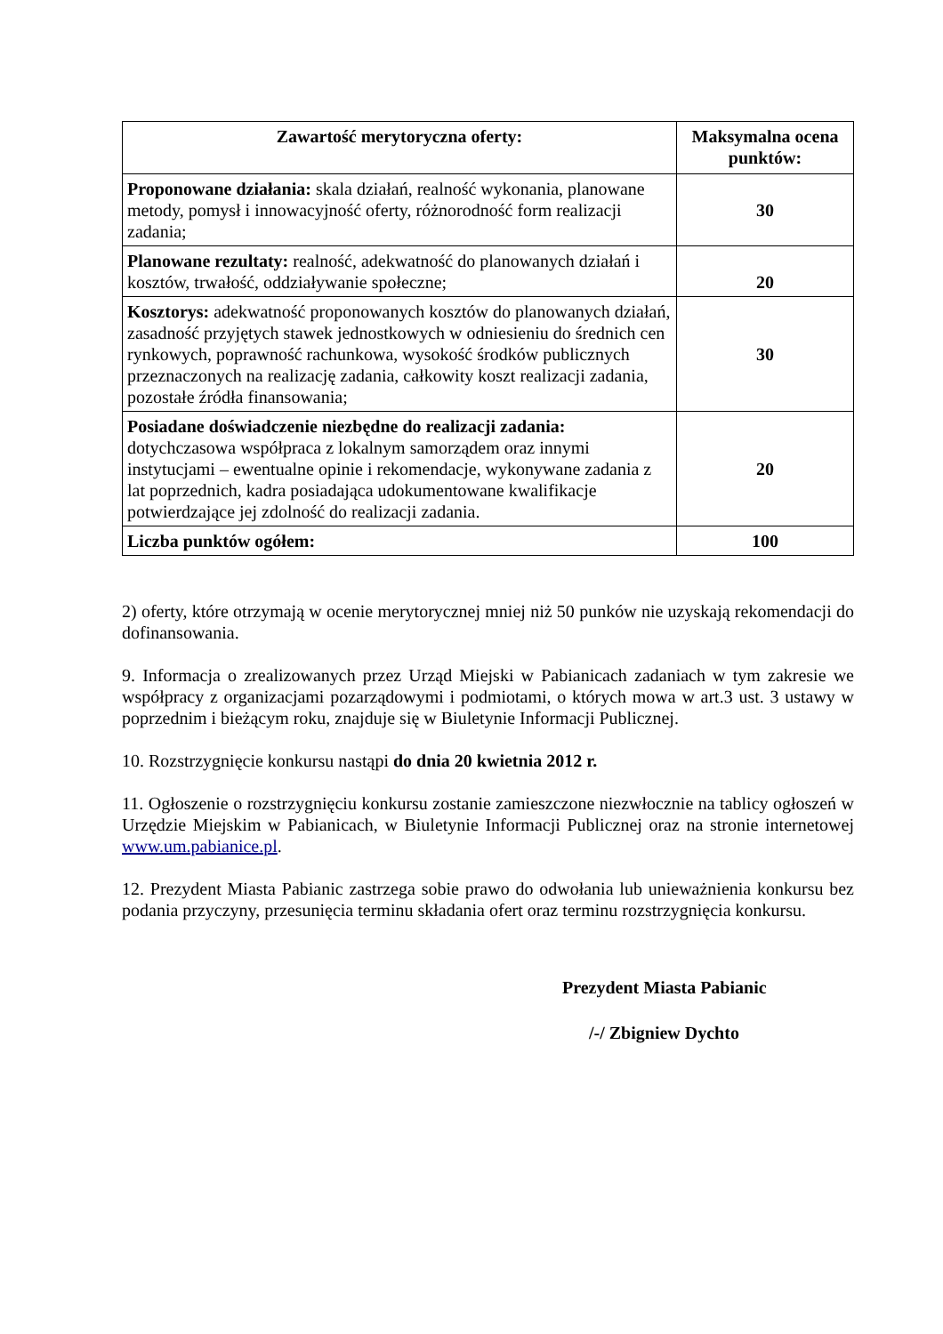| Zawartość merytoryczna oferty: | Maksymalna ocena punktów: |
| --- | --- |
| Proponowane działania: skala działań, realność wykonania, planowane metody, pomysł i innowacyjność oferty, różnorodność form realizacji zadania; | 30 |
| Planowane rezultaty: realność, adekwatność do planowanych działań i kosztów, trwałość, oddziaływanie społeczne; | 20 |
| Kosztorys: adekwatność proponowanych kosztów do planowanych działań, zasadność przyjętych stawek jednostkowych w odniesieniu do średnich cen rynkowych, poprawność rachunkowa, wysokość środków publicznych przeznaczonych na realizację zadania, całkowity koszt realizacji zadania, pozostałe źródła finansowania; | 30 |
| Posiadane doświadczenie niezbędne do realizacji zadania: dotychczasowa współpraca z lokalnym samorządem oraz innymi instytucjami – ewentualne opinie i rekomendacje, wykonywane zadania z lat poprzednich, kadra posiadająca udokumentowane kwalifikacje potwierdzające jej zdolność do realizacji zadania. | 20 |
| Liczba punktów ogółem: | 100 |
2) oferty, które otrzymają w ocenie merytorycznej mniej niż 50 punków nie uzyskają rekomendacji do dofinansowania.
9. Informacja o zrealizowanych przez Urząd Miejski w Pabianicach zadaniach w tym zakresie we współpracy z organizacjami pozarządowymi i podmiotami, o których mowa w art.3 ust. 3 ustawy w poprzednim i bieżącym roku, znajduje się w Biuletynie Informacji Publicznej.
10. Rozstrzygnięcie konkursu nastąpi do dnia 20 kwietnia 2012 r.
11. Ogłoszenie o rozstrzygnięciu konkursu zostanie zamieszczone niezwłocznie na tablicy ogłoszeń w Urzędzie Miejskim w Pabianicach, w Biuletynie Informacji Publicznej oraz na stronie internetowej www.um.pabianice.pl.
12. Prezydent Miasta Pabianic zastrzega sobie prawo do odwołania lub unieważnienia konkursu bez podania przyczyny, przesunięcia terminu składania ofert oraz terminu rozstrzygnięcia konkursu.
Prezydent Miasta Pabianic
/-/ Zbigniew Dychto